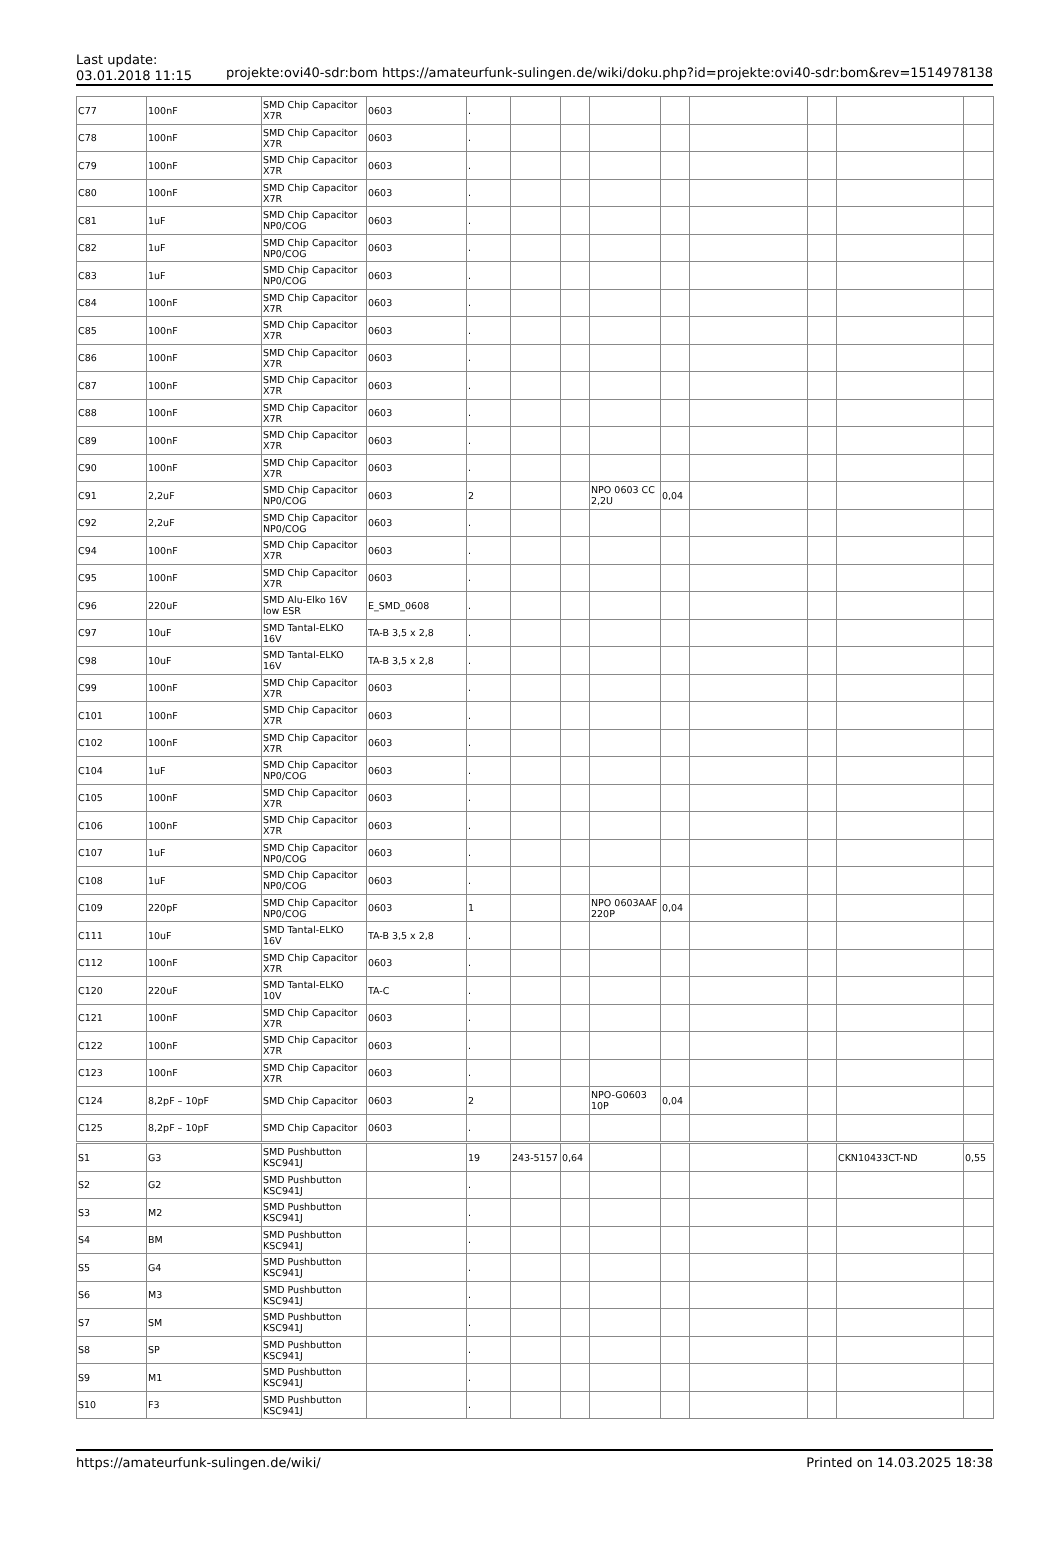Last update:
03.01.2018 11:15
projekte:ovi40-sdr:bom https://amateurfunk-sulingen.de/wiki/doku.php?id=projekte:ovi40-sdr:bom&rev=1514978138
| C77 | 100nF | SMD Chip Capacitor X7R | 0603 | . | | | | | | | | |
| C78 | 100nF | SMD Chip Capacitor X7R | 0603 | . | | | | | | | | |
| C79 | 100nF | SMD Chip Capacitor X7R | 0603 | . | | | | | | | | |
| C80 | 100nF | SMD Chip Capacitor X7R | 0603 | . | | | | | | | | |
| C81 | 1uF | SMD Chip Capacitor NP0/COG | 0603 | . | | | | | | | | |
| C82 | 1uF | SMD Chip Capacitor NP0/COG | 0603 | . | | | | | | | | |
| C83 | 1uF | SMD Chip Capacitor NP0/COG | 0603 | . | | | | | | | | |
| C84 | 100nF | SMD Chip Capacitor X7R | 0603 | . | | | | | | | | |
| C85 | 100nF | SMD Chip Capacitor X7R | 0603 | . | | | | | | | | |
| C86 | 100nF | SMD Chip Capacitor X7R | 0603 | . | | | | | | | | |
| C87 | 100nF | SMD Chip Capacitor X7R | 0603 | . | | | | | | | | |
| C88 | 100nF | SMD Chip Capacitor X7R | 0603 | . | | | | | | | | |
| C89 | 100nF | SMD Chip Capacitor X7R | 0603 | . | | | | | | | | |
| C90 | 100nF | SMD Chip Capacitor X7R | 0603 | . | | | | | | | | |
| C91 | 2,2uF | SMD Chip Capacitor NP0/COG | 0603 | 2 | | | NPO 0603 CC 2,2U | 0,04 | | | | |
| C92 | 2,2uF | SMD Chip Capacitor NP0/COG | 0603 | . | | | | | | | | |
| C94 | 100nF | SMD Chip Capacitor X7R | 0603 | . | | | | | | | | |
| C95 | 100nF | SMD Chip Capacitor X7R | 0603 | . | | | | | | | | |
| C96 | 220uF | SMD Alu-Elko 16V low ESR | E_SMD_0608 | . | | | | | | | | |
| C97 | 10uF | SMD Tantal-ELKO 16V | TA-B 3,5 x 2,8 | . | | | | | | | | |
| C98 | 10uF | SMD Tantal-ELKO 16V | TA-B 3,5 x 2,8 | . | | | | | | | | |
| C99 | 100nF | SMD Chip Capacitor X7R | 0603 | . | | | | | | | | |
| C101 | 100nF | SMD Chip Capacitor X7R | 0603 | . | | | | | | | | |
| C102 | 100nF | SMD Chip Capacitor X7R | 0603 | . | | | | | | | | |
| C104 | 1uF | SMD Chip Capacitor NP0/COG | 0603 | . | | | | | | | | |
| C105 | 100nF | SMD Chip Capacitor X7R | 0603 | . | | | | | | | | |
| C106 | 100nF | SMD Chip Capacitor X7R | 0603 | . | | | | | | | | |
| C107 | 1uF | SMD Chip Capacitor NP0/COG | 0603 | . | | | | | | | | |
| C108 | 1uF | SMD Chip Capacitor NP0/COG | 0603 | . | | | | | | | | |
| C109 | 220pF | SMD Chip Capacitor NP0/COG | 0603 | 1 | | | NPO 0603AAF 220P | 0,04 | | | | |
| C111 | 10uF | SMD Tantal-ELKO 16V | TA-B 3,5 x 2,8 | . | | | | | | | | |
| C112 | 100nF | SMD Chip Capacitor X7R | 0603 | . | | | | | | | | |
| C120 | 220uF | SMD Tantal-ELKO 10V | TA-C | . | | | | | | | | |
| C121 | 100nF | SMD Chip Capacitor X7R | 0603 | . | | | | | | | | |
| C122 | 100nF | SMD Chip Capacitor X7R | 0603 | . | | | | | | | | |
| C123 | 100nF | SMD Chip Capacitor X7R | 0603 | . | | | | | | | | |
| C124 | 8,2pF – 10pF | SMD Chip Capacitor | 0603 | 2 | | | NPO-G0603 10P | 0,04 | | | | |
| C125 | 8,2pF – 10pF | SMD Chip Capacitor | 0603 | . | | | | | | | | |
| S1 | G3 | SMD Pushbutton KSC941J | | 19 | 243-5157 | 0,64 | | | | | CKN10433CT-ND | 0,55 |
| S2 | G2 | SMD Pushbutton KSC941J | | . | | | | | | | | |
| S3 | M2 | SMD Pushbutton KSC941J | | . | | | | | | | | |
| S4 | BM | SMD Pushbutton KSC941J | | . | | | | | | | | |
| S5 | G4 | SMD Pushbutton KSC941J | | . | | | | | | | | |
| S6 | M3 | SMD Pushbutton KSC941J | | . | | | | | | | | |
| S7 | SM | SMD Pushbutton KSC941J | | . | | | | | | | | |
| S8 | SP | SMD Pushbutton KSC941J | | . | | | | | | | | |
| S9 | M1 | SMD Pushbutton KSC941J | | . | | | | | | | | |
| S10 | F3 | SMD Pushbutton KSC941J | | . | | | | | | | | |
https://amateurfunk-sulingen.de/wiki/ Printed on 14.03.2025 18:38